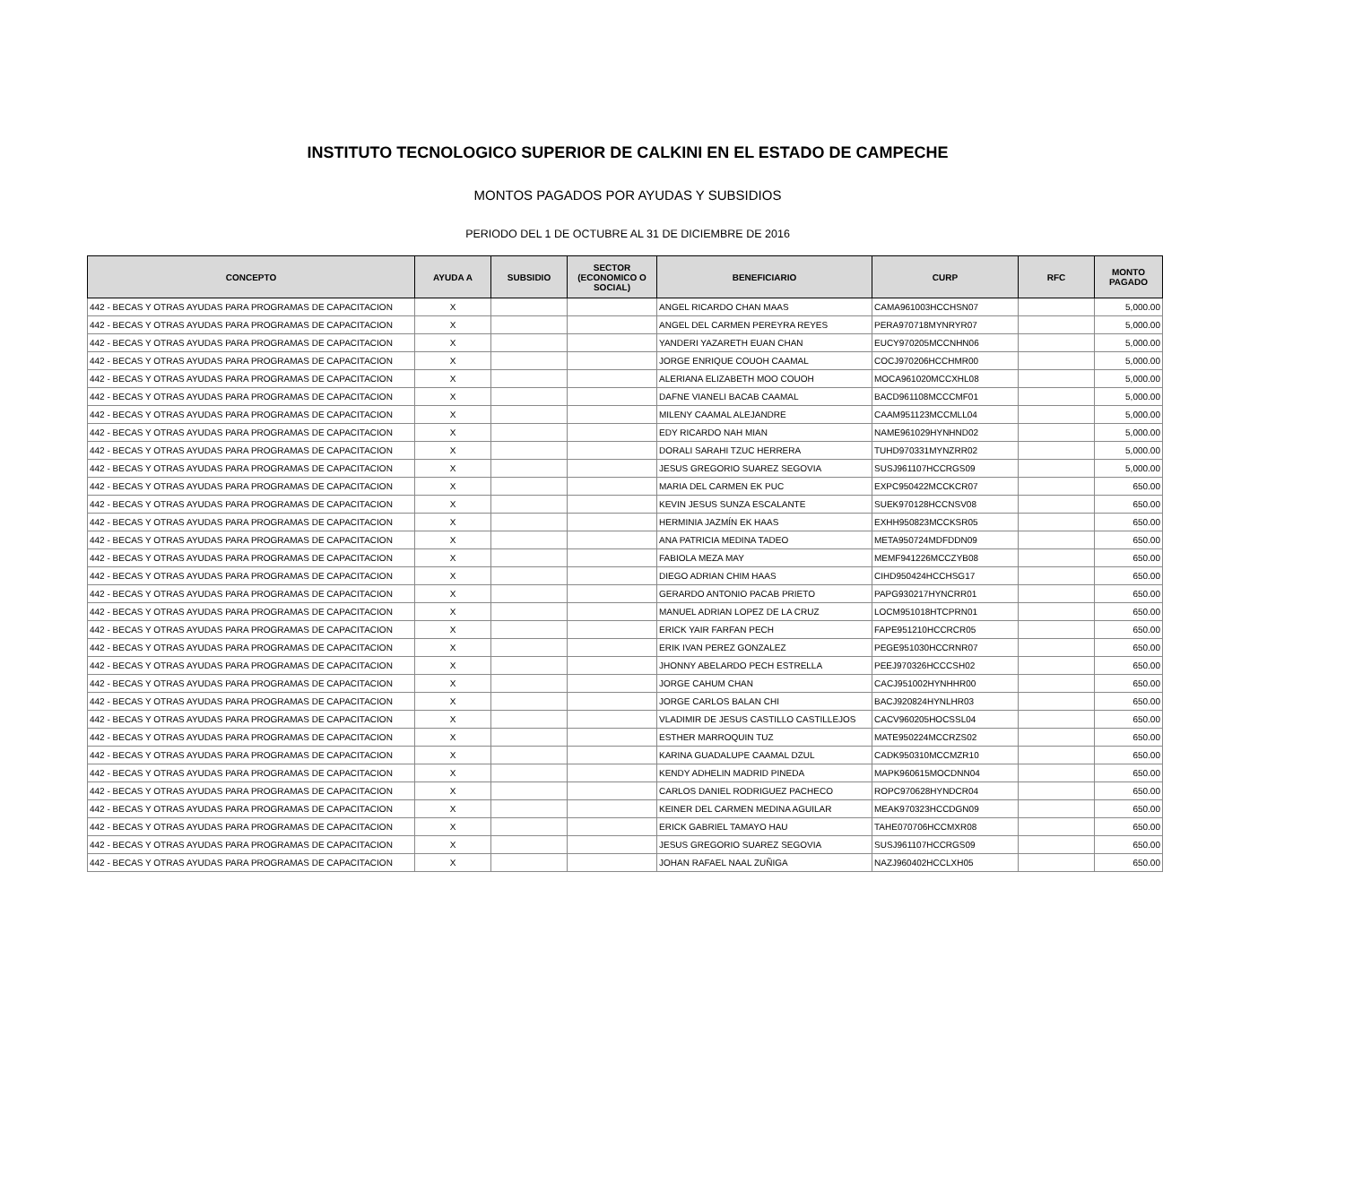INSTITUTO TECNOLOGICO SUPERIOR DE CALKINI EN EL ESTADO DE CAMPECHE
MONTOS PAGADOS POR AYUDAS Y SUBSIDIOS
PERIODO DEL 1 DE OCTUBRE AL 31 DE DICIEMBRE DE 2016
| CONCEPTO | AYUDA A | SUBSIDIO | SECTOR (ECONOMICO O SOCIAL) | BENEFICIARIO | CURP | RFC | MONTO PAGADO |
| --- | --- | --- | --- | --- | --- | --- | --- |
| 442 - BECAS Y OTRAS AYUDAS PARA PROGRAMAS DE CAPACITACION | X | | | ANGEL RICARDO CHAN MAAS | CAMA961003HCCHSN07 | | 5,000.00 |
| 442 - BECAS Y OTRAS AYUDAS PARA PROGRAMAS DE CAPACITACION | X | | | ANGEL DEL CARMEN PEREYRA REYES | PERA970718MYNRYR07 | | 5,000.00 |
| 442 - BECAS Y OTRAS AYUDAS PARA PROGRAMAS DE CAPACITACION | X | | | YANDERI YAZARETH EUAN CHAN | EUCY970205MCCNHN06 | | 5,000.00 |
| 442 - BECAS Y OTRAS AYUDAS PARA PROGRAMAS DE CAPACITACION | X | | | JORGE ENRIQUE COUOH CAAMAL | COCJ970206HCCHMR00 | | 5,000.00 |
| 442 - BECAS Y OTRAS AYUDAS PARA PROGRAMAS DE CAPACITACION | X | | | ALERIANA ELIZABETH MOO COUOH | MOCA961020MCCXHL08 | | 5,000.00 |
| 442 - BECAS Y OTRAS AYUDAS PARA PROGRAMAS DE CAPACITACION | X | | | DAFNE VIANELI BACAB CAAMAL | BACD961108MCCCMF01 | | 5,000.00 |
| 442 - BECAS Y OTRAS AYUDAS PARA PROGRAMAS DE CAPACITACION | X | | | MILENY CAAMAL ALEJANDRE | CAAM951123MCCMLL04 | | 5,000.00 |
| 442 - BECAS Y OTRAS AYUDAS PARA PROGRAMAS DE CAPACITACION | X | | | EDY RICARDO NAH MIAN | NAME961029HYNHND02 | | 5,000.00 |
| 442 - BECAS Y OTRAS AYUDAS PARA PROGRAMAS DE CAPACITACION | X | | | DORALI SARAHI TZUC HERRERA | TUHD970331MYNZRR02 | | 5,000.00 |
| 442 - BECAS Y OTRAS AYUDAS PARA PROGRAMAS DE CAPACITACION | X | | | JESUS GREGORIO SUAREZ SEGOVIA | SUSJ961107HCCRGS09 | | 5,000.00 |
| 442 - BECAS Y OTRAS AYUDAS PARA PROGRAMAS DE CAPACITACION | X | | | MARIA DEL CARMEN EK PUC | EXPC950422MCCKCR07 | | 650.00 |
| 442 - BECAS Y OTRAS AYUDAS PARA PROGRAMAS DE CAPACITACION | X | | | KEVIN JESUS SUNZA ESCALANTE | SUEK970128HCCNSV08 | | 650.00 |
| 442 - BECAS Y OTRAS AYUDAS PARA PROGRAMAS DE CAPACITACION | X | | | HERMINIA JAZMÍN EK HAAS | EXHH950823MCCKSR05 | | 650.00 |
| 442 - BECAS Y OTRAS AYUDAS PARA PROGRAMAS DE CAPACITACION | X | | | ANA PATRICIA MEDINA TADEO | META950724MDFDDN09 | | 650.00 |
| 442 - BECAS Y OTRAS AYUDAS PARA PROGRAMAS DE CAPACITACION | X | | | FABIOLA MEZA MAY | MEMF941226MCCZYB08 | | 650.00 |
| 442 - BECAS Y OTRAS AYUDAS PARA PROGRAMAS DE CAPACITACION | X | | | DIEGO ADRIAN CHIM HAAS | CIHD950424HCCHSG17 | | 650.00 |
| 442 - BECAS Y OTRAS AYUDAS PARA PROGRAMAS DE CAPACITACION | X | | | GERARDO ANTONIO PACAB PRIETO | PAPG930217HYNCRR01 | | 650.00 |
| 442 - BECAS Y OTRAS AYUDAS PARA PROGRAMAS DE CAPACITACION | X | | | MANUEL ADRIAN LOPEZ DE LA CRUZ | LOCM951018HTCPRN01 | | 650.00 |
| 442 - BECAS Y OTRAS AYUDAS PARA PROGRAMAS DE CAPACITACION | X | | | ERICK YAIR FARFAN PECH | FAPE951210HCCRCR05 | | 650.00 |
| 442 - BECAS Y OTRAS AYUDAS PARA PROGRAMAS DE CAPACITACION | X | | | ERIK IVAN PEREZ GONZALEZ | PEGE951030HCCRNR07 | | 650.00 |
| 442 - BECAS Y OTRAS AYUDAS PARA PROGRAMAS DE CAPACITACION | X | | | JHONNY ABELARDO PECH ESTRELLA | PEEJ970326HCCCSH02 | | 650.00 |
| 442 - BECAS Y OTRAS AYUDAS PARA PROGRAMAS DE CAPACITACION | X | | | JORGE CAHUM CHAN | CACJ951002HYNHHR00 | | 650.00 |
| 442 - BECAS Y OTRAS AYUDAS PARA PROGRAMAS DE CAPACITACION | X | | | JORGE CARLOS BALAN CHI | BACJ920824HYNLHR03 | | 650.00 |
| 442 - BECAS Y OTRAS AYUDAS PARA PROGRAMAS DE CAPACITACION | X | | | VLADIMIR DE JESUS CASTILLO CASTILLEJOS | CACV960205HOCSSL04 | | 650.00 |
| 442 - BECAS Y OTRAS AYUDAS PARA PROGRAMAS DE CAPACITACION | X | | | ESTHER MARROQUIN TUZ | MATE950224MCCRZS02 | | 650.00 |
| 442 - BECAS Y OTRAS AYUDAS PARA PROGRAMAS DE CAPACITACION | X | | | KARINA GUADALUPE CAAMAL DZUL | CADK950310MCCMZR10 | | 650.00 |
| 442 - BECAS Y OTRAS AYUDAS PARA PROGRAMAS DE CAPACITACION | X | | | KENDY ADHELIN MADRID PINEDA | MAPK960615MOCDNN04 | | 650.00 |
| 442 - BECAS Y OTRAS AYUDAS PARA PROGRAMAS DE CAPACITACION | X | | | CARLOS DANIEL RODRIGUEZ PACHECO | ROPC970628HYNDCR04 | | 650.00 |
| 442 - BECAS Y OTRAS AYUDAS PARA PROGRAMAS DE CAPACITACION | X | | | KEINER DEL CARMEN MEDINA AGUILAR | MEAK970323HCCDGN09 | | 650.00 |
| 442 - BECAS Y OTRAS AYUDAS PARA PROGRAMAS DE CAPACITACION | X | | | ERICK GABRIEL TAMAYO HAU | TAHE070706HCCMXR08 | | 650.00 |
| 442 - BECAS Y OTRAS AYUDAS PARA PROGRAMAS DE CAPACITACION | X | | | JESUS GREGORIO SUAREZ SEGOVIA | SUSJ961107HCCRGS09 | | 650.00 |
| 442 - BECAS Y OTRAS AYUDAS PARA PROGRAMAS DE CAPACITACION | X | | | JOHAN RAFAEL NAAL ZUÑIGA | NAZJ960402HCCLXH05 | | 650.00 |